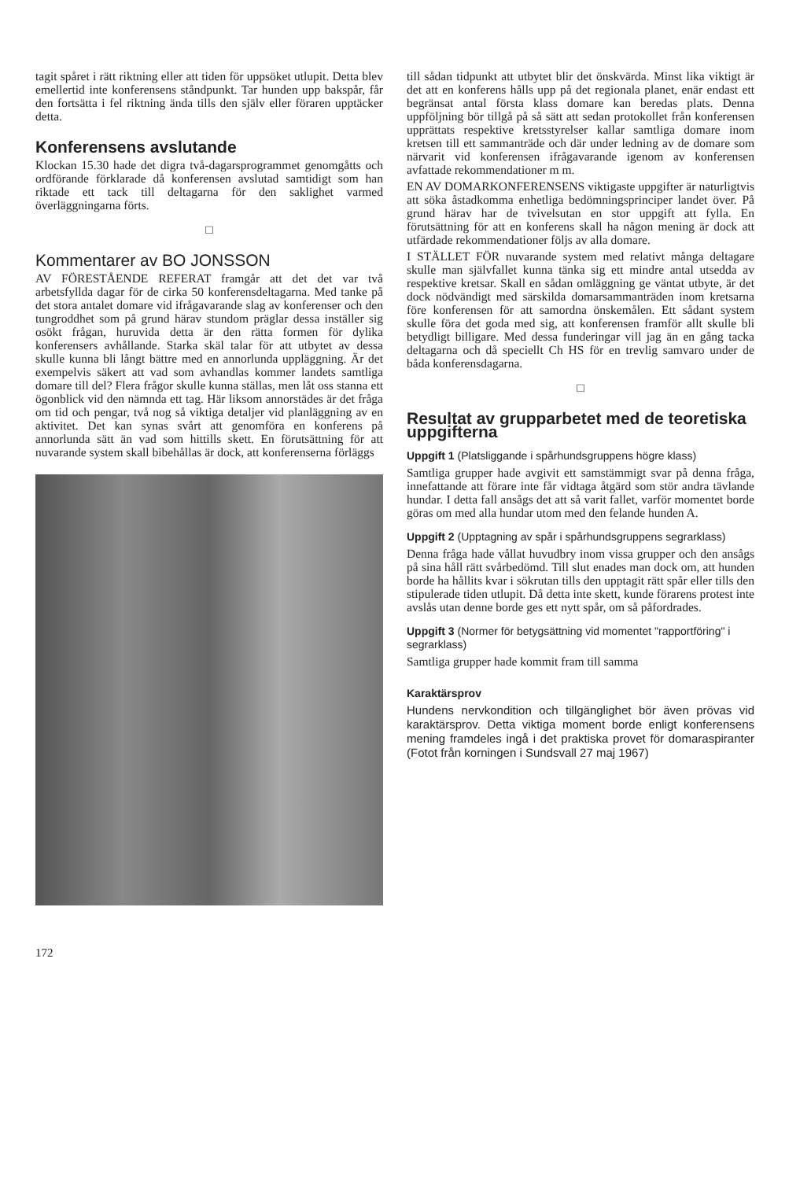tagit spåret i rätt riktning eller att tiden för uppsöket utlupit. Detta blev emellertid inte konferensens ståndpunkt. Tar hunden upp bakspår, får den fortsätta i fel riktning ända tills den själv eller föraren upptäcker detta.
Konferensens avslutande
Klockan 15.30 hade det digra två-dagarsprogrammet genomgåtts och ordförande förklarade då konferensen avslutad samtidigt som han riktade ett tack till deltagarna för den saklighet varmed överläggningarna förts.
□
Kommentarer av BO JONSSON
AV FÖRESTÅENDE REFERAT framgår att det det var två arbetsfyllda dagar för de cirka 50 konferensdeltagarna. Med tanke på det stora antalet domare vid ifrågavarande slag av konferenser och den tungroddhet som på grund härav stundom präglar dessa inställer sig osökt frågan, huruvida detta är den rätta formen för dylika konferensers avhållande. Starka skäl talar för att utbytet av dessa skulle kunna bli långt bättre med en annorlunda uppläggning. Är det exempelvis säkert att vad som avhandlas kommer landets samtliga domare till del? Flera frågor skulle kunna ställas, men låt oss stanna ett ögonblick vid den nämnda ett tag. Här liksom annorstädes är det fråga om tid och pengar, två nog så viktiga detaljer vid planläggning av en aktivitet. Det kan synas svårt att genomföra en konferens på annorlunda sätt än vad som hittills skett. En förutsättning för att nuvarande system skall bibehållas är dock, att konferenserna förläggs
till sådan tidpunkt att utbytet blir det önskvärda. Minst lika viktigt är det att en konferens hålls upp på det regionala planet, enär endast ett begränsat antal första klass domare kan beredas plats. Denna uppföljning bör tillgå på så sätt att sedan protokollet från konferensen upprättats respektive kretsstyrelser kallar samtliga domare inom kretsen till ett sammanträde och där under ledning av de domare som närvarit vid konferensen ifrågavarande igenom av konferensen avfattade rekommendationer m m.
EN AV DOMARKONFERENSENS viktigaste uppgifter är naturligtvis att söka åstadkomma enhetliga bedömningsprinciper landet över. På grund härav har de tvivelsutan en stor uppgift att fylla. En förutsättning för att en konferens skall ha någon mening är dock att utfärdade rekommendationer följs av alla domare.
I STÄLLET FÖR nuvarande system med relativt många deltagare skulle man självfallet kunna tänka sig ett mindre antal utsedda av respektive kretsar. Skall en sådan omläggning ge väntat utbyte, är det dock nödvändigt med särskilda domarsammanträden inom kretsarna före konferensen för att samordna önskemålen. Ett sådant system skulle föra det goda med sig, att konferensen framför allt skulle bli betydligt billigare. Med dessa funderingar vill jag än en gång tacka deltagarna och då speciellt Ch HS för en trevlig samvaro under de båda konferensdagarna.
□
Resultat av grupparbetet med de teoretiska uppgifterna
Uppgift 1 (Platsliggande i spårhundsgruppens högre klass)
Samtliga grupper hade avgivit ett samstämmigt svar på denna fråga, innefattande att förare inte får vidtaga åtgärd som stör andra tävlande hundar. I detta fall ansågs det att så varit fallet, varför momentet borde göras om med alla hundar utom med den felande hunden A.
Uppgift 2 (Upptagning av spår i spårhundsgruppens segrarklass)
Denna fråga hade vållat huvudbry inom vissa grupper och den ansågs på sina håll rätt svårbedömd. Till slut enades man dock om, att hunden borde ha hållits kvar i sökrutan tills den upptagit rätt spår eller tills den stipulerade tiden utlupit. Då detta inte skett, kunde förarens protest inte avslås utan denne borde ges ett nytt spår, om så påfordrades.
Uppgift 3 (Normer för betygsättning vid momentet "rapportföring" i segrarklass)
Samtliga grupper hade kommit fram till samma
Karaktärsprov
Hundens nervkondition och tillgänglighet bör även prövas vid karaktärsprov. Detta viktiga moment borde enligt konferensens mening framdeles ingå i det praktiska provet för domaraspiranter (Fotot från korningen i Sundsvall 27 maj 1967)
172